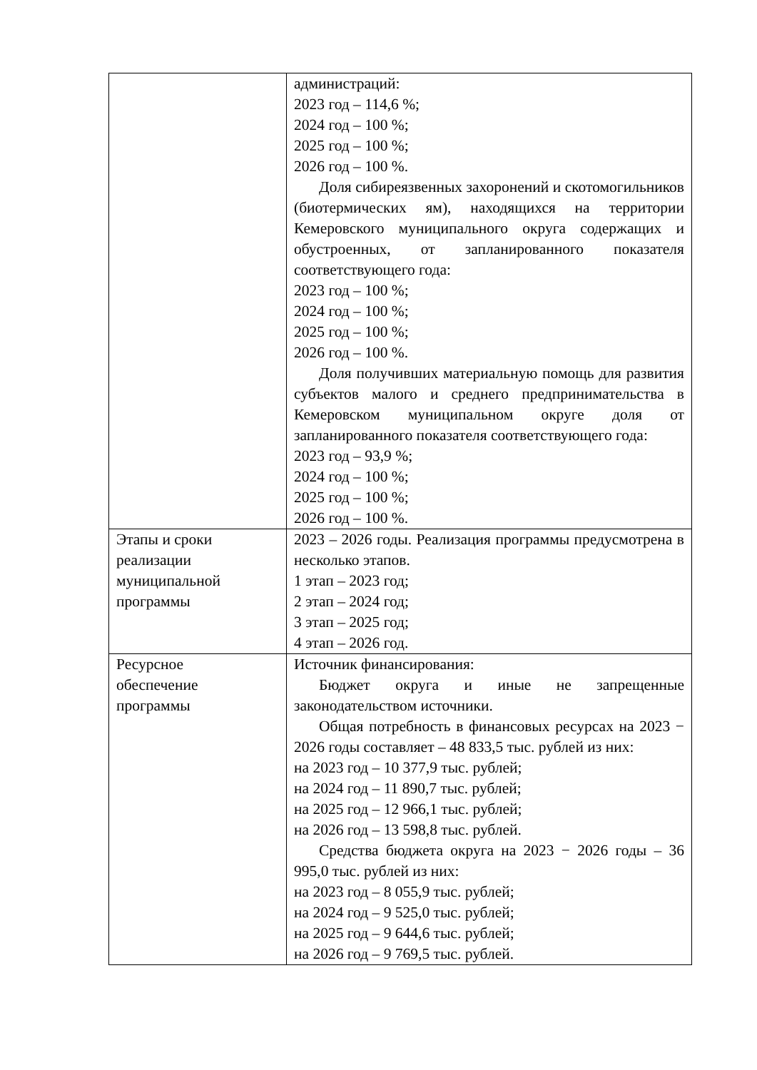| | администраций: 2023 год – 114,6 %; 2024 год – 100 %; 2025 год – 100 %; 2026 год – 100 %. Доля сибиреязвенных захоронений и скотомогильников (биотермических ям), находящихся на территории Кемеровского муниципального округа содержащих и обустроенных, от запланированного показателя соответствующего года: 2023 год – 100 %; 2024 год – 100 %; 2025 год – 100 %; 2026 год – 100 %. Доля получивших материальную помощь для развития субъектов малого и среднего предпринимательства в Кемеровском муниципальном округе доля от запланированного показателя соответствующего года: 2023 год – 93,9 %; 2024 год – 100 %; 2025 год – 100 %; 2026 год – 100 %. |
| Этапы и сроки реализации муниципальной программы | 2023 – 2026 годы. Реализация программы предусмотрена в несколько этапов. 1 этап – 2023 год; 2 этап – 2024 год; 3 этап – 2025 год; 4 этап – 2026 год. |
| Ресурсное обеспечение программы | Источник финансирования: Бюджет округа и иные не запрещенные законодательством источники. Общая потребность в финансовых ресурсах на 2023 − 2026 годы составляет – 48 833,5 тыс. рублей из них: на 2023 год – 10 377,9 тыс. рублей; на 2024 год – 11 890,7 тыс. рублей; на 2025 год – 12 966,1 тыс. рублей; на 2026 год – 13 598,8 тыс. рублей. Средства бюджета округа на 2023 − 2026 годы – 36 995,0 тыс. рублей из них: на 2023 год – 8 055,9 тыс. рублей; на 2024 год – 9 525,0 тыс. рублей; на 2025 год – 9 644,6 тыс. рублей; на 2026 год – 9 769,5 тыс. рублей. |